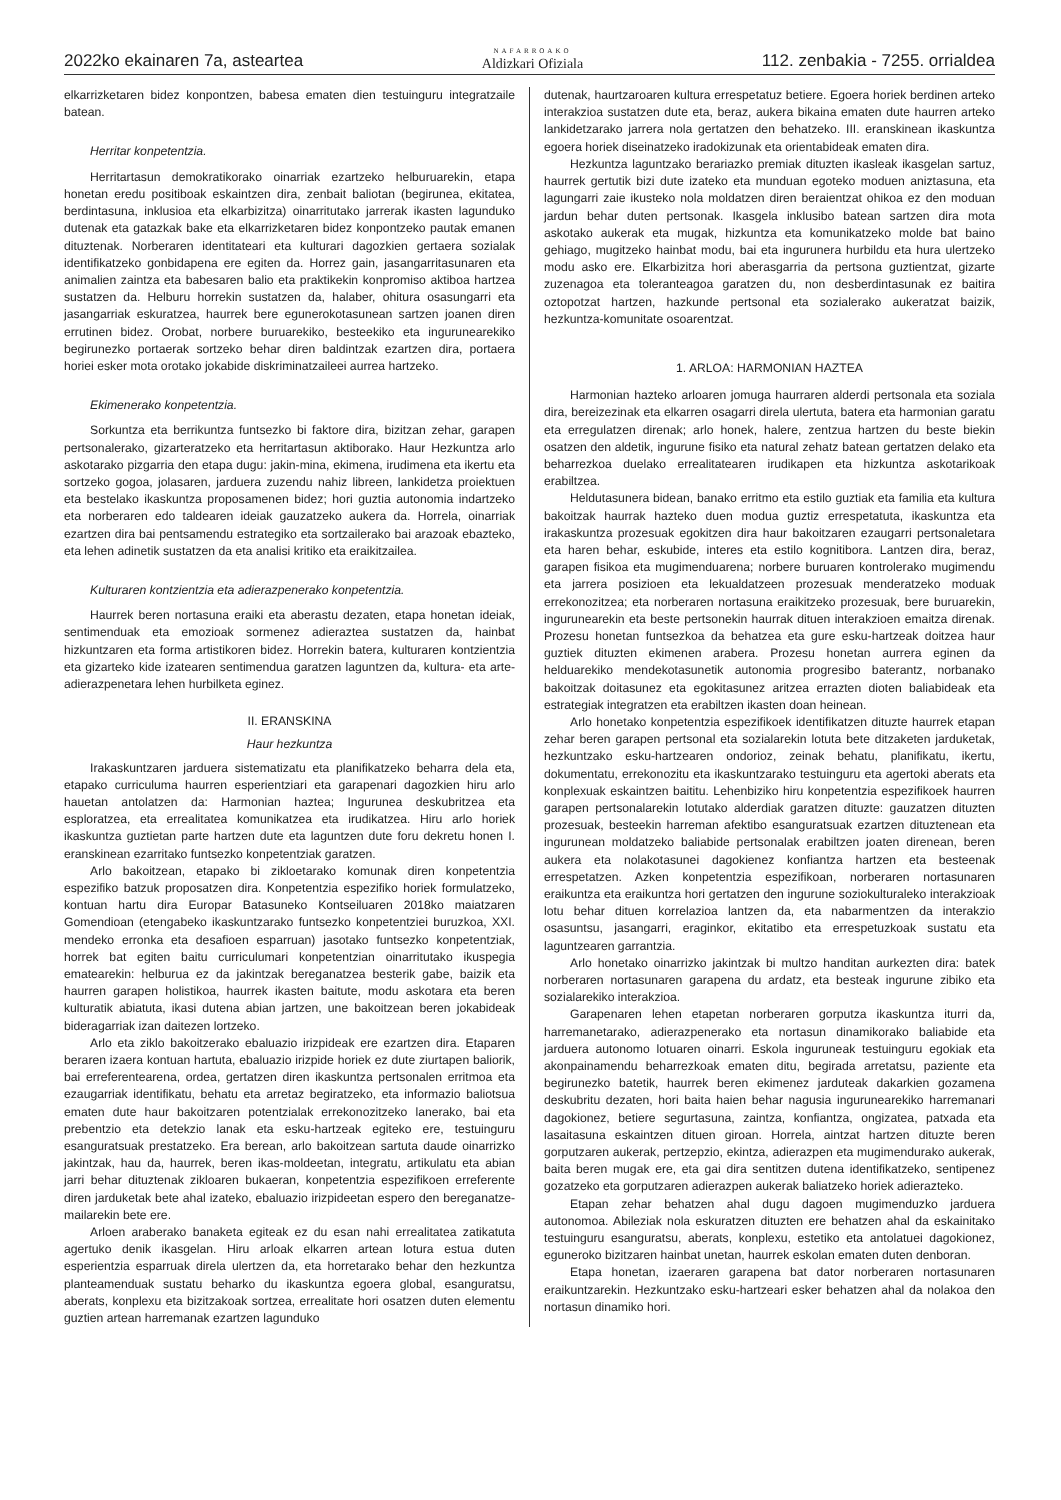2022ko ekainaren 7a, asteartea NAFARROAKO
Aldizkari Ofiziala 112. zenbakia - 7255. orrialdea
elkarrizketaren bidez konpontzen, babesa ematen dien testuinguru integratzaile batean.
Herritar konpetentzia.
Herritartasun demokratikorako oinarriak ezartzeko helburuarekin, etapa honetan eredu positiboak eskaintzen dira, zenbait baliotan (begirunea, ekitatea, berdintasuna, inklusioa eta elkarbizitza) oinarritutako jarrerak ikasten lagunduko dutenak eta gatazkak bake eta elkarrizketaren bidez konpontzeko pautak emanen dituztenak. Norberaren identitateari eta kulturari dagozkien gertaera sozialak identifikatzeko gonbidapena ere egiten da. Horrez gain, jasangarritasunaren eta animalien zaintza eta babesaren balio eta praktikekin konpromiso aktiboa hartzea sustatzen da. Helburu horrekin sustatzen da, halaber, ohitura osasungarri eta jasangarriak eskuratzea, haurrek bere egunerokotasunean sartzen joanen diren errutinen bidez. Orobat, norbere buruarekiko, besteekiko eta ingurunearekiko begirunezko portaerak sortzeko behar diren baldintzak ezartzen dira, portaera horiei esker mota orotako jokabide diskriminatzaileei aurrea hartzeko.
Ekimenerako konpetentzia.
Sorkuntza eta berrikuntza funtsezko bi faktore dira, bizitzan zehar, garapen pertsonalerako, gizarteratzeko eta herritartasun aktiborako. Haur Hezkuntza arlo askotarako pizgarria den etapa dugu: jakin-mina, ekimena, irudimena eta ikertu eta sortzeko gogoa, jolasaren, jarduera zuzendu nahiz libreen, lankidetza proiektuen eta bestelako ikaskuntza proposamenen bidez; hori guztia autonomia indartzeko eta norberaren edo taldearen ideiak gauzatzeko aukera da. Horrela, oinarriak ezartzen dira bai pentsamendu estrategiko eta sortzailerako bai arazoak ebazteko, eta lehen adinetik sustatzen da eta analisi kritiko eta eraikitzailea.
Kulturaren kontzientzia eta adierazpenerako konpetentzia.
Haurrek beren nortasuna eraiki eta aberastu dezaten, etapa honetan ideiak, sentimenduak eta emozioak sormenez adieraztea sustatzen da, hainbat hizkuntzaren eta forma artistikoren bidez. Horrekin batera, kulturaren kontzientzia eta gizarteko kide izatearen sentimendua garatzen laguntzen da, kultura- eta arte-adierazpenetara lehen hurbilketa eginez.
II. ERANSKINA
Haur hezkuntza
Irakaskuntzaren jarduera sistematizatu eta planifikatzeko beharra dela eta, etapako curriculuma haurren esperientziari eta garapenari dagozkien hiru arlo hauetan antolatzen da: Harmonian haztea; Ingurunea deskubritzea eta esploratzea, eta errealitatea komunikatzea eta irudikatzea. Hiru arlo horiek ikaskuntza guztietan parte hartzen dute eta laguntzen dute foru dekretu honen I. eranskinean ezarritako funtsezko konpetentziak garatzen.
Arlo bakoitzean, etapako bi zikloetarako komunak diren konpetentzia espezifiko batzuk proposatzen dira. Konpetentzia espezifiko horiek formulatzeko, kontuan hartu dira Europar Batasuneko Kontseiluaren 2018ko maiatzaren Gomendioan (etengabeko ikaskuntzarako funtsezko konpetentziei buruzkoa, XXI. mendeko erronka eta desafioen esparruan) jasotako funtsezko konpetentziak, horrek bat egiten baitu curriculumari konpetentzian oinarritutako ikuspegia ematearekin: helburua ez da jakintzak bereganatzea besterik gabe, baizik eta haurren garapen holistikoa, haurrek ikasten baitute, modu askotara eta beren kulturatik abiatuta, ikasi dutena abian jartzen, une bakoitzean beren jokabideak bideragarriak izan daitezen lortzeko.
Arlo eta ziklo bakoitzerako ebaluazio irizpideak ere ezartzen dira. Etaparen beraren izaera kontuan hartuta, ebaluazio irizpide horiek ez dute ziurtapen baliorik, bai erreferentearena, ordea, gertatzen diren ikaskuntza pertsonalen erritmoa eta ezaugarriak identifikatu, behatu eta arretaz begiratzeko, eta informazio baliotsua ematen dute haur bakoitzaren potentzialak errekonozitzeko lanerako, bai eta prebentzio eta detekzio lanak eta esku-hartzeak egiteko ere, testuinguru esanguratsuak prestatzeko. Era berean, arlo bakoitzean sartuta daude oinarrizko jakintzak, hau da, haurrek, beren ikas-moldeetan, integratu, artikulatu eta abian jarri behar dituztenak zikloaren bukaeran, konpetentzia espezifikoen erreferente diren jarduketak bete ahal izateko, ebaluazio irizpideetan espero den bereganatze-mailarekin bete ere.
Arloen araberako banaketa egiteak ez du esan nahi errealitatea zatikatuta agertuko denik ikasgelan. Hiru arloak elkarren artean lotura estua duten esperientzia esparruak direla ulertzen da, eta horretarako behar den hezkuntza planteamenduak sustatu beharko du ikaskuntza egoera global, esanguratsu, aberats, konplexu eta bizitzakoak sortzea, errealitate hori osatzen duten elementu guztien artean harremanak ezartzen lagunduko
dutenak, haurtzaroaren kultura errespetatuz betiere. Egoera horiek berdinen arteko interakzioa sustatzen dute eta, beraz, aukera bikaina ematen dute haurren arteko lankidetzarako jarrera nola gertatzen den behatzeko. III. eranskinean ikaskuntza egoera horiek diseinatzeko iradokizunak eta orientabideak ematen dira.
Hezkuntza laguntzako berariazko premiak dituzten ikasleak ikasgelan sartuz, haurrek gertutik bizi dute izateko eta munduan egoteko moduen aniztasuna, eta lagungarri zaie ikusteko nola moldatzen diren beraientzat ohikoa ez den moduan jardun behar duten pertsonak. Ikasgela inklusibo batean sartzen dira mota askotako aukerak eta mugak, hizkuntza eta komunikatzeko molde bat baino gehiago, mugitzeko hainbat modu, bai eta ingurunera hurbildu eta hura ulertzeko modu asko ere. Elkarbizitza hori aberasgarria da pertsona guztientzat, gizarte zuzenagoa eta toleranteagoa garatzen du, non desberdintasunak ez baitira oztopotzat hartzen, hazkunde pertsonal eta sozialerako aukeratzat baizik, hezkuntza-komunitate osoarentzat.
1. ARLOA: HARMONIAN HAZTEA
Harmonian hazteko arloaren jomuga haurraren alderdi pertsonala eta soziala dira, bereizezinak eta elkarren osagarri direla ulertuta, batera eta harmonian garatu eta erregulatzen direnak; arlo honek, halere, zentzua hartzen du beste biekin osatzen den aldetik, ingurune fisiko eta natural zehatz batean gertatzen delako eta beharrezkoa duelako errealitatearen irudikapen eta hizkuntza askotarikoak erabiltzea.
Heldutasunera bidean, banako erritmo eta estilo guztiak eta familia eta kultura bakoitzak haurrak hazteko duen modua guztiz errespetatuta, ikaskuntza eta irakaskuntza prozesuak egokitzen dira haur bakoitzaren ezaugarri pertsonaletara eta haren behar, eskubide, interes eta estilo kognitibora. Lantzen dira, beraz, garapen fisikoa eta mugimenduarena; norbere buruaren kontrolerako mugimendu eta jarrera posizioen eta lekualdatzeen prozesuak menderatzeko moduak errekonozitzea; eta norberaren nortasuna eraikitzeko prozesuak, bere buruarekin, ingurunearekin eta beste pertsonekin haurrak dituen interakzioen emaitza direnak. Prozesu honetan funtsezkoa da behatzea eta gure esku-hartzeak doitzea haur guztiek dituzten ekimenen arabera. Prozesu honetan aurrera eginen da helduarekiko mendekotasunetik autonomia progresibo baterantz, norbanako bakoitzak doitasunez eta egokitasunez aritzea errazten dioten baliabideak eta estrategiak integratzen eta erabiltzen ikasten doan heinean.
Arlo honetako konpetentzia espezifikoek identifikatzen dituzte haurrek etapan zehar beren garapen pertsonal eta sozialarekin lotuta bete ditzaketen jarduketak, hezkuntzako esku-hartzearen ondorioz, zeinak behatu, planifikatu, ikertu, dokumentatu, errekonozitu eta ikaskuntzarako testuinguru eta agertoki aberats eta konplexuak eskaintzen baititu. Lehenbiziko hiru konpetentzia espezifikoek haurren garapen pertsonalarekin lotutako alderdiak garatzen dituzte: gauzatzen dituzten prozesuak, besteekin harreman afektibo esanguratsuak ezartzen dituztenean eta ingurunean moldatzeko baliabide pertsonalak erabiltzen joaten direnean, beren aukera eta nolakotasunei dagokienez konfiantza hartzen eta besteenak errespetatzen. Azken konpetentzia espezifikoan, norberaren nortasunaren eraikuntza eta eraikuntza hori gertatzen den ingurune soziokulturaleko interakzioak lotu behar dituen korrelazioa lantzen da, eta nabarmentzen da interakzio osasuntsu, jasangarri, eraginkor, ekitatibo eta errespetuzkoak sustatu eta laguntzearen garrantzia.
Arlo honetako oinarrizko jakintzak bi multzo handitan aurkezten dira: batek norberaren nortasunaren garapena du ardatz, eta besteak ingurune zibiko eta sozialarekiko interakzioa.
Garapenaren lehen etapetan norberaren gorputza ikaskuntza iturri da, harremanetarako, adierazpenerako eta nortasun dinamikorako baliabide eta jarduera autonomo lotuaren oinarri. Eskola inguruneak testuinguru egokiak eta akonpainamendu beharrezkoak ematen ditu, begirada arretatsu, paziente eta begirunezko batetik, haurrek beren ekimenez jarduteak dakarkien gozamena deskubritu dezaten, hori baita haien behar nagusia ingurunearekiko harremanari dagokionez, betiere segurtasuna, zaintza, konfiantza, ongizatea, patxada eta lasaitasuna eskaintzen dituen giroan. Horrela, aintzat hartzen dituzte beren gorputzaren aukerak, pertzepzio, ekintza, adierazpen eta mugimendurako aukerak, baita beren mugak ere, eta gai dira sentitzen dutena identifikatzeko, sentipenez gozatzeko eta gorputzaren adierazpen aukerak baliatzeko horiek adierazteko.
Etapan zehar behatzen ahal dugu dagoen mugimenduzko jarduera autonomoa. Abileziak nola eskuratzen dituzten ere behatzen ahal da eskainitako testuinguru esanguratsu, aberats, konplexu, estetiko eta antolatuei dagokionez, eguneroko bizitzaren hainbat unetan, haurrek eskolan ematen duten denboran.
Etapa honetan, izaeraren garapena bat dator norberaren nortasunaren eraikuntzarekin. Hezkuntzako esku-hartzeari esker behatzen ahal da nolakoa den nortasun dinamiko hori.